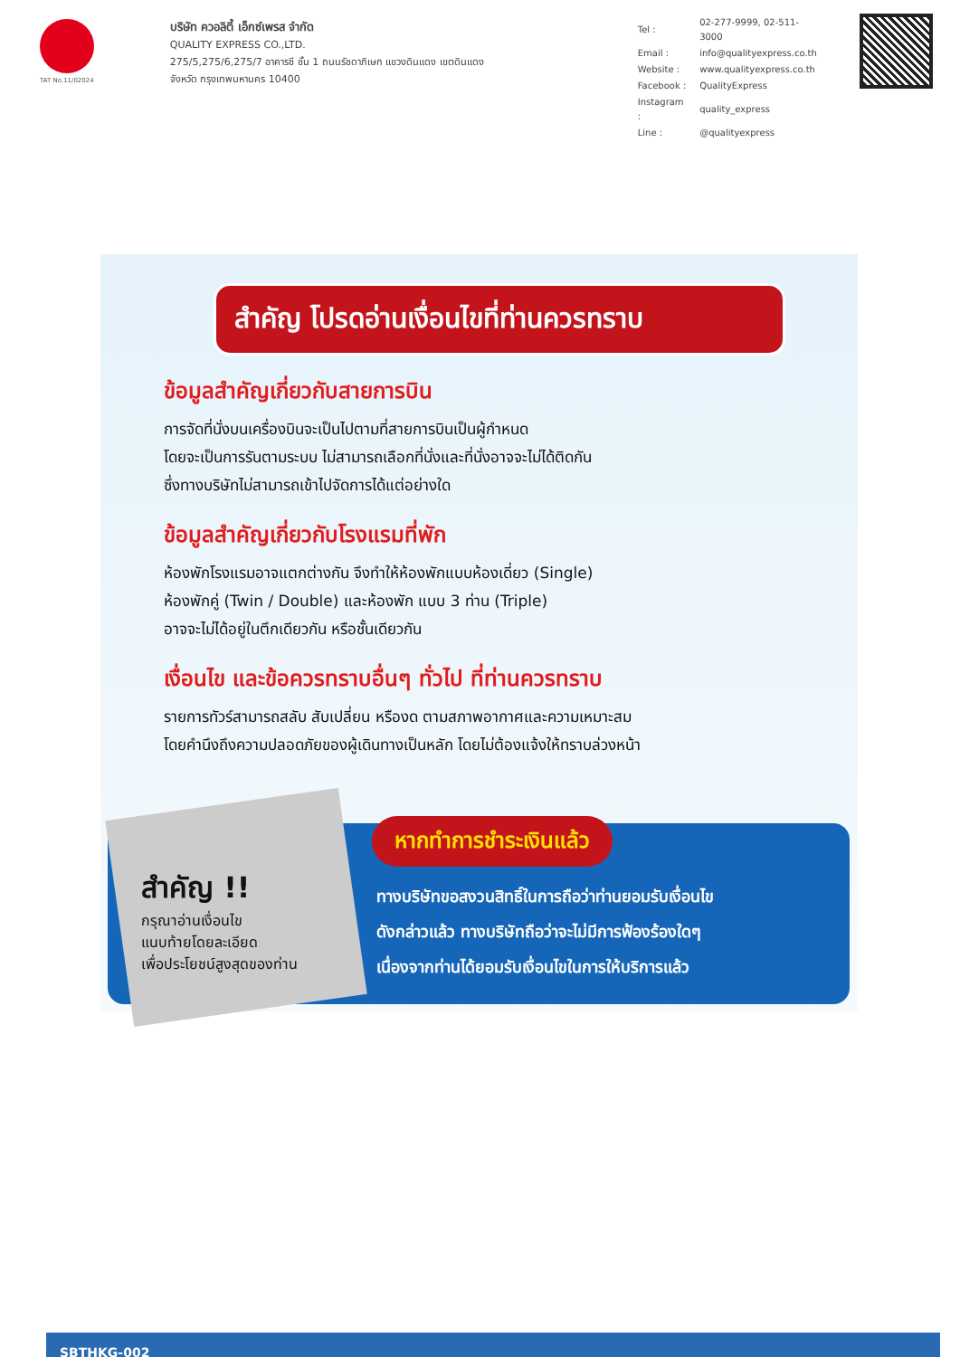TAT No.11/02024
บริษัท ควอลิตี้ เอ็กซ์เพรส จำกัด
QUALITY EXPRESS CO.,LTD.
275/5,275/6,275/7 อาคารซี ชั้น 1 ถนนรัชดาภิเษก แขวงดินแดง เขตดินแดง
จังหวัด กรุงเทพมหานคร 10400
| Tel : | 02-277-9999, 02-511-3000 |
| Email : | info@qualityexpress.co.th |
| Website : | www.qualityexpress.co.th |
| Facebook : | QualityExpress |
| Instagram : | quality_express |
| Line : | @qualityexpress |
สำคัญ โปรดอ่านเงื่อนไขที่ท่านควรทราบ
ข้อมูลสำคัญเกี่ยวกับสายการบิน
การจัดที่นั่งบนเครื่องบินจะเป็นไปตามที่สายการบินเป็นผู้กำหนด
โดยจะเป็นการรันตามระบบ ไม่สามารถเลือกที่นั่งและที่นั่งอาจจะไม่ได้ติดกัน
ซึ่งทางบริษัทไม่สามารถเข้าไปจัดการได้แต่อย่างใด
ข้อมูลสำคัญเกี่ยวกับโรงแรมที่พัก
ห้องพักโรงแรมอาจแตกต่างกัน จึงทำให้ห้องพักแบบห้องเดี่ยว (Single)
ห้องพักคู่ (Twin / Double) และห้องพัก แบบ 3 ท่าน (Triple)
อาจจะไม่ได้อยู่ในตึกเดียวกัน หรือชั้นเดียวกัน
เงื่อนไข และข้อควรทราบอื่นๆ ทั่วไป ที่ท่านควรทราบ
รายการทัวร์สามารถสลับ สับเปลี่ยน หรืองด ตามสภาพอากาศและความเหมาะสม
โดยคำนึงถึงความปลอดภัยของผู้เดินทางเป็นหลัก โดยไม่ต้องแจ้งให้ทราบล่วงหน้า
สำคัญ !!
กรุณาอ่านเงื่อนไข
แนบท้ายโดยละเอียด
เพื่อประโยชน์สูงสุดของท่าน
หากทำการชำระเงินแล้ว
ทางบริษัทขอสงวนสิทธิ์ในการถือว่าท่านยอมรับเงื่อนไข
ดังกล่าวแล้ว ทางบริษัทถือว่าจะไม่มีการฟ้องร้องใดๆ
เนื่องจากท่านได้ยอมรับเงื่อนไขในการให้บริการแล้ว
SBTHKG-002